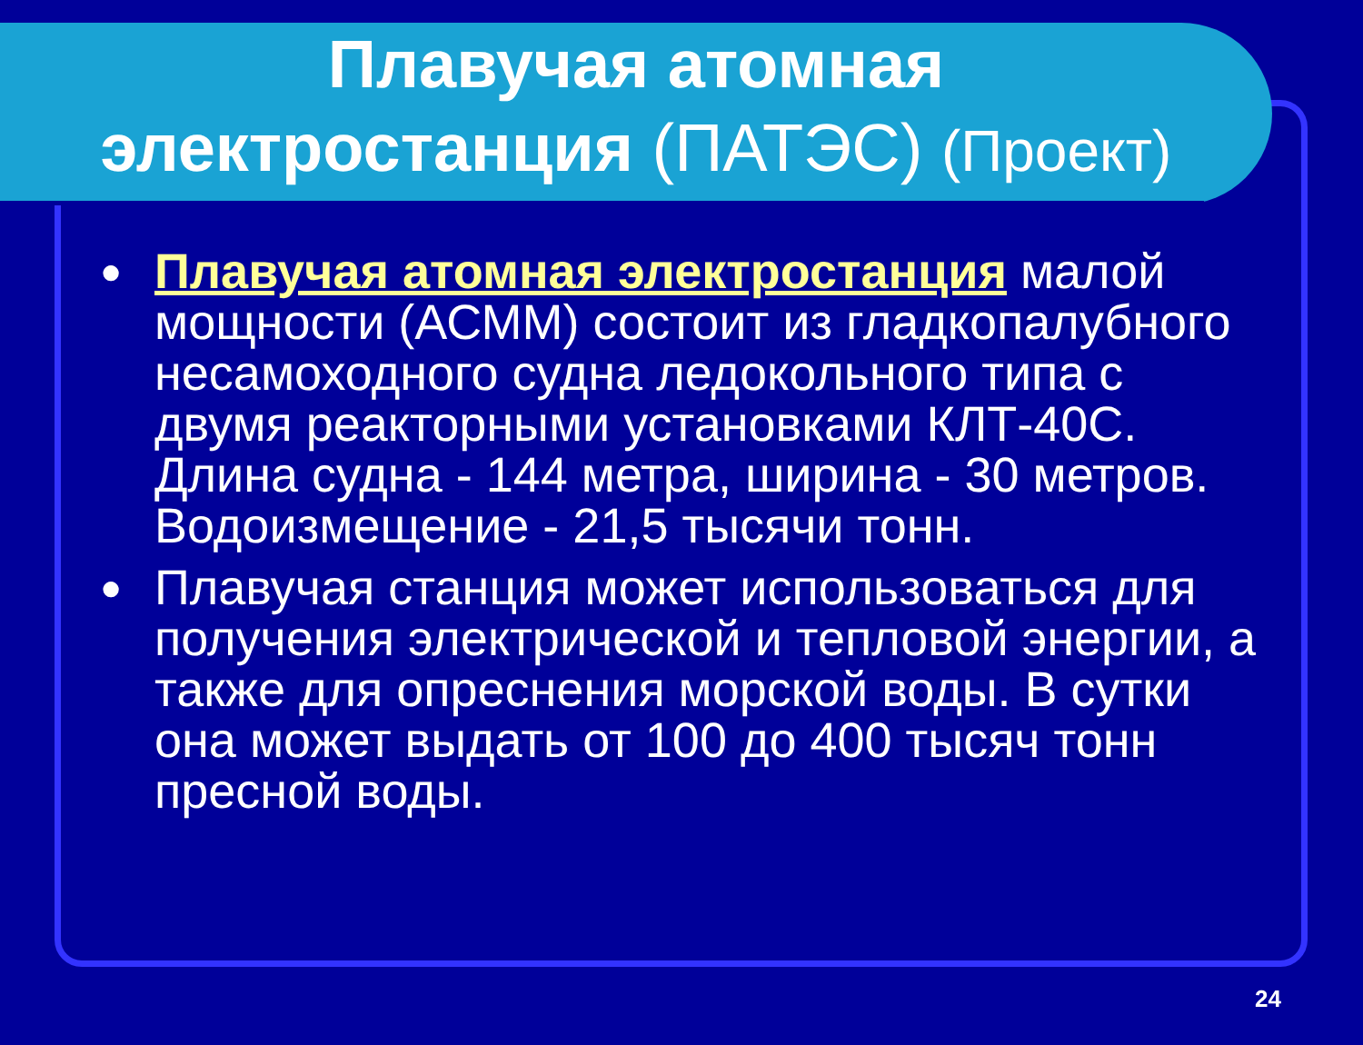Плавучая атомная
электростанция (ПАТЭС) (Проект)
● Плавучая атомная электростанция малой мощности (АСММ) состоит из гладкопалубного несамоходного судна ледокольного типа с двумя реакторными установками КЛТ-40С. Длина судна - 144 метра, ширина - 30 метров. Водоизмещение - 21,5 тысячи тонн.
● Плавучая станция может использоваться для получения электрической и тепловой энергии, а также для опреснения морской воды. В сутки она может выдать от 100 до 400 тысяч тонн пресной воды.
24